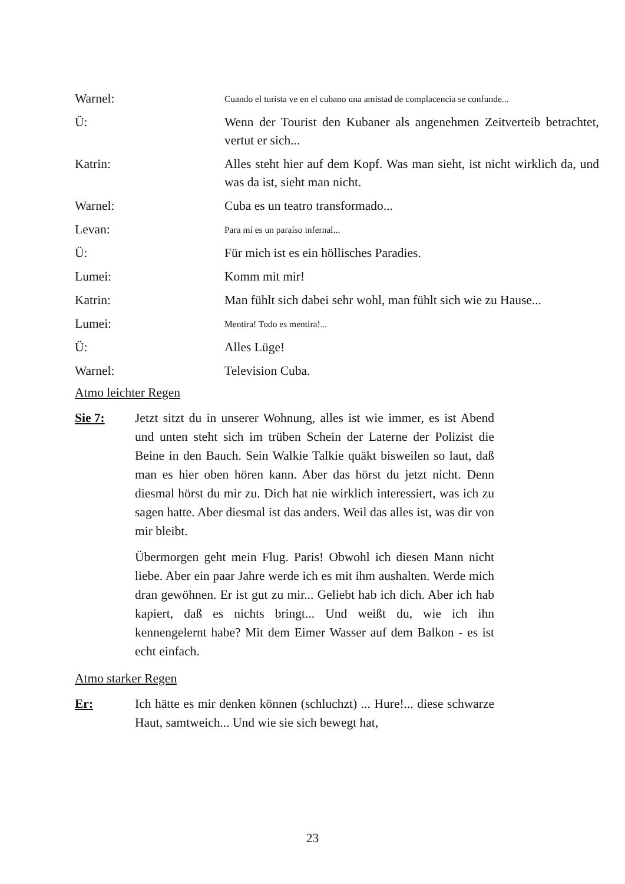Warnel:
Cuando el turista ve en el cubano una amistad de complacencia se confunde...
Ü: Wenn der Tourist den Kubaner als angenehmen Zeitverteib betrachtet, vertut er sich...
Katrin: Alles steht hier auf dem Kopf. Was man sieht, ist nicht wirklich da, und was da ist, sieht man nicht.
Warnel: Cuba es un teatro transformado...
Levan:
Para mí es un paraíso infernal...
Ü: Für mich ist es ein höllisches Paradies.
Lumei: Komm mit mir!
Katrin: Man fühlt sich dabei sehr wohl, man fühlt sich wie zu Hause...
Lumei:
Mentira! Todo es mentira!...
Ü: Alles Lüge!
Warnel: Television Cuba.
Atmo leichter Regen
Sie 7: Jetzt sitzt du in unserer Wohnung, alles ist wie immer, es ist Abend und unten steht sich im trüben Schein der Laterne der Polizist die Beine in den Bauch. Sein Walkie Talkie quäkt bisweilen so laut, daß man es hier oben hören kann. Aber das hörst du jetzt nicht. Denn diesmal hörst du mir zu. Dich hat nie wirklich interessiert, was ich zu sagen hatte. Aber diesmal ist das anders. Weil das alles ist, was dir von mir bleibt.
Übermorgen geht mein Flug. Paris! Obwohl ich diesen Mann nicht liebe. Aber ein paar Jahre werde ich es mit ihm aushalten. Werde mich dran gewöhnen. Er ist gut zu mir... Geliebt hab ich dich. Aber ich hab kapiert, daß es nichts bringt... Und weißt du, wie ich ihn kennengelernt habe? Mit dem Eimer Wasser auf dem Balkon - es ist echt einfach.
Atmo starker Regen
Er: Ich hätte es mir denken können (schluchzt) ... Hure!... diese schwarze Haut, samtweich... Und wie sie sich bewegt hat,
23